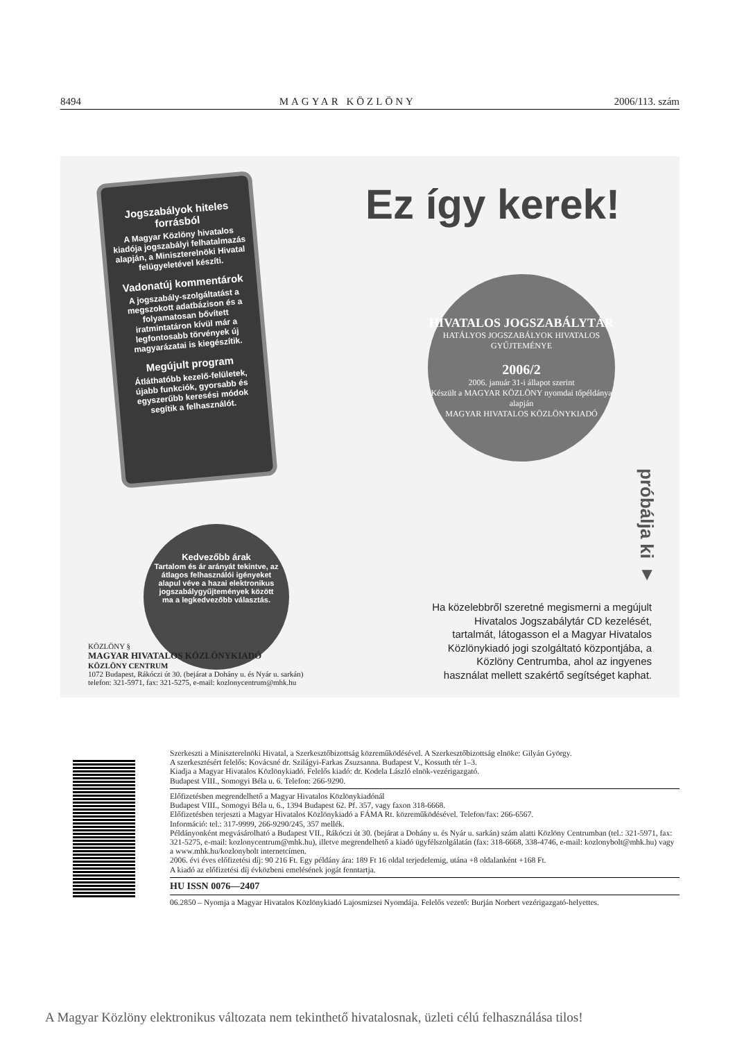8494 MAGYAR KÖZLÖNY 2006/113. szám
Jogszabályok hiteles forrásból
A Magyar Közlöny hivatalos kiadója jogszabályi felhatalmazás alapján, a Miniszterelnöki Hivatal felügyeletével készíti.
Vadonatúj kommentárok
A jogszabály-szolgáltatást a megszokott adatbázison és a folyamatosan bővített iratmintatáron kívül már a legfontosabb törvények új magyarázatai is kiegészítik.
Megújult program
Átláthatóbb kezelő-felületek, újabb funkciók, gyorsabb és egyszerűbb keresési módok segítik a felhasználót.
Ez így kerek!
HIVATALOS JOGSZABÁLYTÁR
HATÁLYOS JOGSZABÁLYOK HIVATALOS GYŰJTEMÉNYE
2006/2
2006. január 31-i állapot szerint
Készült a MAGYAR KÖZLÖNY nyomdai tőpéldánya alapján
MAGYAR HIVATALOS KÖZLÖNYKIADÓ
próbálja ki ▼
Kedvezőbb árak
Tartalom és ár arányát tekintve, az átlagos felhasználói igényeket alapul véve a hazai elektronikus jogszabálygyűjtemények között ma a legkedvezőbb választás.
Ha közelebbről szeretné megismerni a megújult Hivatalos Jogszabálytár CD kezelését, tartalmát, látogasson el a Magyar Hivatalos Közlönykiadó jogi szolgáltató központjába, a Közlöny Centrumba, ahol az ingyenes használat mellett szakértő segítséget kaphat.
KÖZLÖNY §
MAGYAR HIVATALOS KÖZLÖNYKIADÓ
KÖZLÖNY CENTRUM
1072 Budapest, Rákóczi út 30. (bejárat a Dohány u. és Nyár u. sarkán)
telefon: 321-5971, fax: 321-5275, e-mail: kozlonycentrum@mhk.hu
Szerkeszti a Miniszterelnöki Hivatal, a Szerkesztőbizottság közreműködésével. A Szerkesztőbizottság elnöke: Gilyán György.
A szerkesztésért felelős: Kovácsné dr. Szilágyi-Farkas Zsuzsanna. Budapest V., Kossuth tér 1–3.
Kiadja a Magyar Hivatalos Közlönykiadó. Felelős kiadó: dr. Kodela László elnök-vezérigazgató.
Budapest VIII., Somogyi Béla u. 6. Telefon: 266-9290.
Előfizetésben megrendelhető a Magyar Hivatalos Közlönykiadónál
Budapest VIII., Somogyi Béla u. 6., 1394 Budapest 62. Pf. 357, vagy faxon 318-6668.
Előfizetésben terjeszti a Magyar Hivatalos Közlönykiadó a FÁMA Rt. közreműködésével. Telefon/fax: 266-6567.
Információ: tel.: 317-9999, 266-9290/245, 357 mellék.
Példányonként megvásárolható a Budapest VII., Rákóczi út 30. (bejárat a Dohány u. és Nyár u. sarkán) szám alatti Közlöny Centrumban (tel.: 321-5971, fax: 321-5275, e-mail: kozlonycentrum@mhk.hu), illetve megrendelhető a kiadó ügyfélszolgálatán (fax: 318-6668, 338-4746, e-mail: kozlonybolt@mhk.hu) vagy a www.mhk.hu/kozlonybolt internetcímen.
2006. évi éves előfizetési díj: 90 216 Ft. Egy példány ára: 189 Ft 16 oldal terjedelemig, utána +8 oldalanként +168 Ft.
A kiadó az előfizetési díj évközbeni emelésének jogát fenntartja.
HU ISSN 0076—2407
06.2850 – Nyomja a Magyar Hivatalos Közlönykiadó Lajosmizsei Nyomdája. Felelős vezető: Burján Norbert vezérigazgató-helyettes.
A Magyar Közlöny elektronikus változata nem tekinthető hivatalosnak, üzleti célú felhasználása tilos!